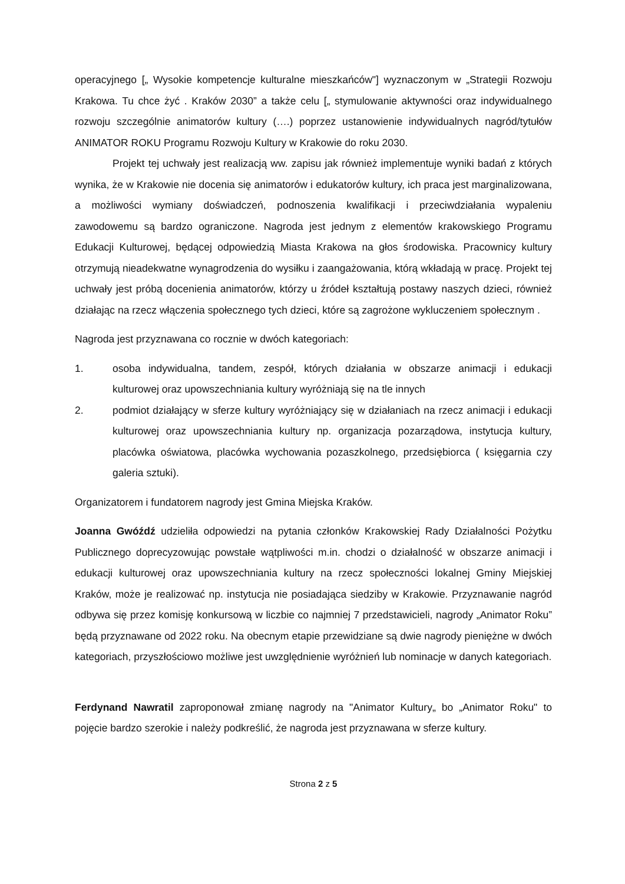operacyjnego [„ Wysokie kompetencje kulturalne mieszkańców"] wyznaczonym w „Strategii Rozwoju Krakowa. Tu chce żyć . Kraków 2030” a także celu [„ stymulowanie aktywności oraz indywidualnego rozwoju szczególnie animatorów kultury (….) poprzez ustanowienie indywidualnych nagród/tytułów ANIMATOR ROKU Programu Rozwoju Kultury w Krakowie do roku 2030.
Projekt tej uchwały jest realizacją ww. zapisu jak również implementuje wyniki badań z których wynika, że w Krakowie nie docenia się animatorów i edukatorów kultury, ich praca jest marginalizowana, a możliwości wymiany doświadczeń, podnoszenia kwalifikacji i przeciwdziałania wypaleniu zawodowemu są bardzo ograniczone. Nagroda jest jednym z elementów krakowskiego Programu Edukacji Kulturowej, będącej odpowiedzią Miasta Krakowa na głos środowiska. Pracownicy kultury otrzymują nieadekwatne wynagrodzenia do wysiłku i zaangażowania, którą wkładają w pracę. Projekt tej uchwały jest próbą docenienia animatorów, którzy u źródeł kształtują postawy naszych dzieci, również działając na rzecz włączenia społecznego tych dzieci, które są zagrożone wykluczeniem społecznym .
Nagroda jest przyznawana co rocznie w dwóch kategoriach:
1. osoba indywidualna, tandem, zespół, których działania w obszarze animacji i edukacji kulturowej oraz upowszechniania kultury wyróżniają się na tle innych
2. podmiot działający w sferze kultury wyróżniający się w działaniach na rzecz animacji i edukacji kulturowej oraz upowszechniania kultury np. organizacja pozarządowa, instytucja kultury, placówka oświatowa, placówka wychowania pozaszkolnego, przedsiębiorca ( księgarnia czy galeria sztuki).
Organizatorem i fundatorem nagrody jest Gmina Miejska Kraków.
Joanna Gwóźdź udzieliła odpowiedzi na pytania członków Krakowskiej Rady Działalności Pożytku Publicznego doprecyzowując powstałe wątpliwości m.in. chodzi o działalność w obszarze animacji i edukacji kulturowej oraz upowszechniania kultury na rzecz społeczności lokalnej Gminy Miejskiej Kraków, może je realizować np. instytucja nie posiadająca siedziby w Krakowie. Przyznawanie nagród odbywa się przez komisję konkursową w liczbie co najmniej 7 przedstawicieli, nagrody „Animator Roku” będą przyznawane od 2022 roku. Na obecnym etapie przewidziane są dwie nagrody pieniężne w dwóch kategoriach, przyszłościowo możliwe jest uwzględnienie wyróżnień lub nominacje w danych kategoriach.
Ferdynand Nawratil zaproponował zmianę nagrody na "Animator Kultury„ bo „Animator Roku" to pojęcie bardzo szerokie i należy podkreślić, że nagroda jest przyznawana w sferze kultury.
Strona 2 z 5